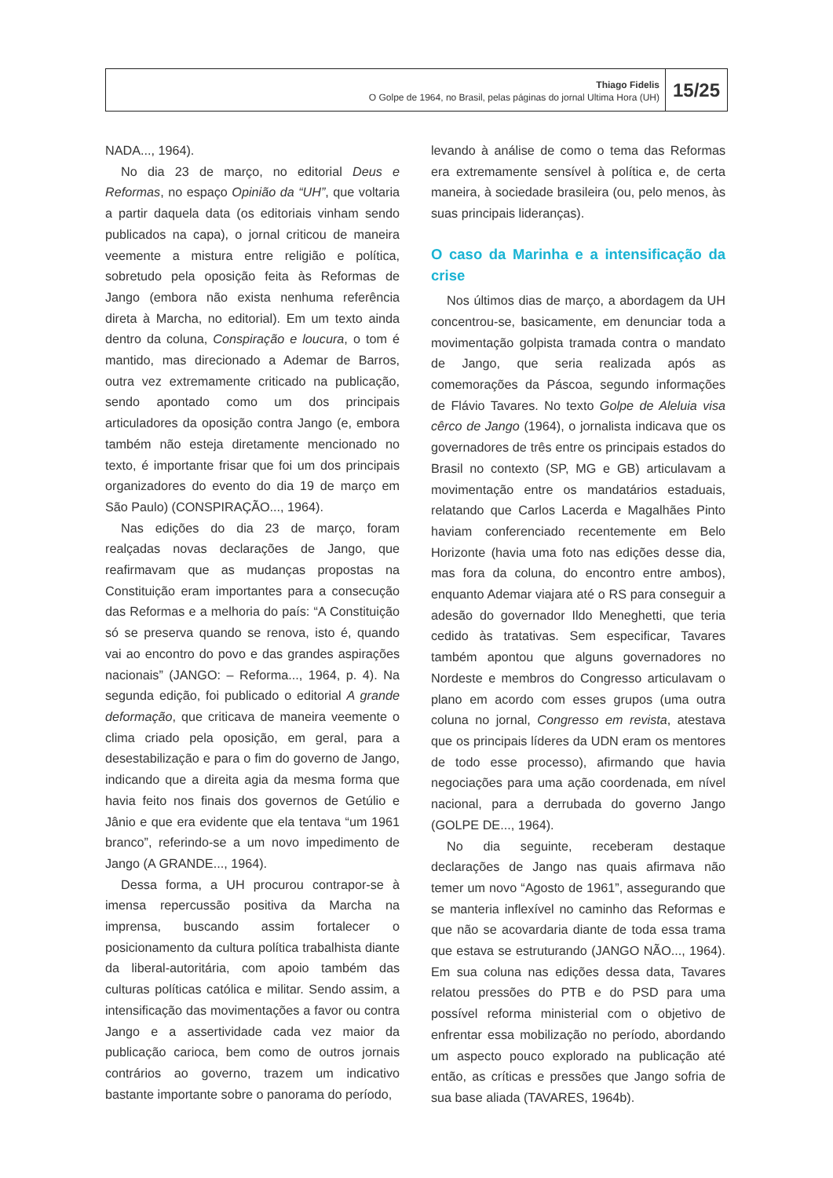Thiago Fidelis
O Golpe de 1964, no Brasil, pelas páginas do jornal Ultima Hora (UH)
15/25
NADA..., 1964).
No dia 23 de março, no editorial Deus e Reformas, no espaço Opinião da “UH”, que voltaria a partir daquela data (os editoriais vinham sendo publicados na capa), o jornal criticou de maneira veemente a mistura entre religião e política, sobretudo pela oposição feita às Reformas de Jango (embora não exista nenhuma referência direta à Marcha, no editorial). Em um texto ainda dentro da coluna, Conspiração e loucura, o tom é mantido, mas direcionado a Ademar de Barros, outra vez extremamente criticado na publicação, sendo apontado como um dos principais articuladores da oposição contra Jango (e, embora também não esteja diretamente mencionado no texto, é importante frisar que foi um dos principais organizadores do evento do dia 19 de março em São Paulo) (CONSPIRAÇÃO..., 1964).
Nas edições do dia 23 de março, foram realçadas novas declarações de Jango, que reafirmavam que as mudanças propostas na Constituição eram importantes para a consecução das Reformas e a melhoria do país: “A Constituição só se preserva quando se renova, isto é, quando vai ao encontro do povo e das grandes aspirações nacionais” (JANGO: – Reforma..., 1964, p. 4). Na segunda edição, foi publicado o editorial A grande deformação, que criticava de maneira veemente o clima criado pela oposição, em geral, para a desestabilização e para o fim do governo de Jango, indicando que a direita agia da mesma forma que havia feito nos finais dos governos de Getúlio e Jânio e que era evidente que ela tentava “um 1961 branco”, referindo-se a um novo impedimento de Jango (A GRANDE..., 1964).
Dessa forma, a UH procurou contrapor-se à imensa repercussão positiva da Marcha na imprensa, buscando assim fortalecer o posicionamento da cultura política trabalhista diante da liberal-autoritária, com apoio também das culturas políticas católica e militar. Sendo assim, a intensificação das movimentações a favor ou contra Jango e a assertividade cada vez maior da publicação carioca, bem como de outros jornais contrários ao governo, trazem um indicativo bastante importante sobre o panorama do período,
levando à análise de como o tema das Reformas era extremamente sensível à política e, de certa maneira, à sociedade brasileira (ou, pelo menos, às suas principais lideranças).
O caso da Marinha e a intensificação da crise
Nos últimos dias de março, a abordagem da UH concentrou-se, basicamente, em denunciar toda a movimentação golpista tramada contra o mandato de Jango, que seria realizada após as comemorações da Páscoa, segundo informações de Flávio Tavares. No texto Golpe de Aleluia visa cêrco de Jango (1964), o jornalista indicava que os governadores de três entre os principais estados do Brasil no contexto (SP, MG e GB) articulavam a movimentação entre os mandatários estaduais, relatando que Carlos Lacerda e Magalhães Pinto haviam conferenciado recentemente em Belo Horizonte (havia uma foto nas edições desse dia, mas fora da coluna, do encontro entre ambos), enquanto Ademar viajara até o RS para conseguir a adesão do governador Ildo Meneghetti, que teria cedido às tratativas. Sem especificar, Tavares também apontou que alguns governadores no Nordeste e membros do Congresso articulavam o plano em acordo com esses grupos (uma outra coluna no jornal, Congresso em revista, atestava que os principais líderes da UDN eram os mentores de todo esse processo), afirmando que havia negociações para uma ação coordenada, em nível nacional, para a derrubada do governo Jango (GOLPE DE..., 1964).
No dia seguinte, receberam destaque declarações de Jango nas quais afirmava não temer um novo “Agosto de 1961”, assegurando que se manteria inflexível no caminho das Reformas e que não se acovardaria diante de toda essa trama que estava se estruturando (JANGO NÃO..., 1964). Em sua coluna nas edições dessa data, Tavares relatou pressões do PTB e do PSD para uma possível reforma ministerial com o objetivo de enfrentar essa mobilização no período, abordando um aspecto pouco explorado na publicação até então, as críticas e pressões que Jango sofria de sua base aliada (TAVARES, 1964b).